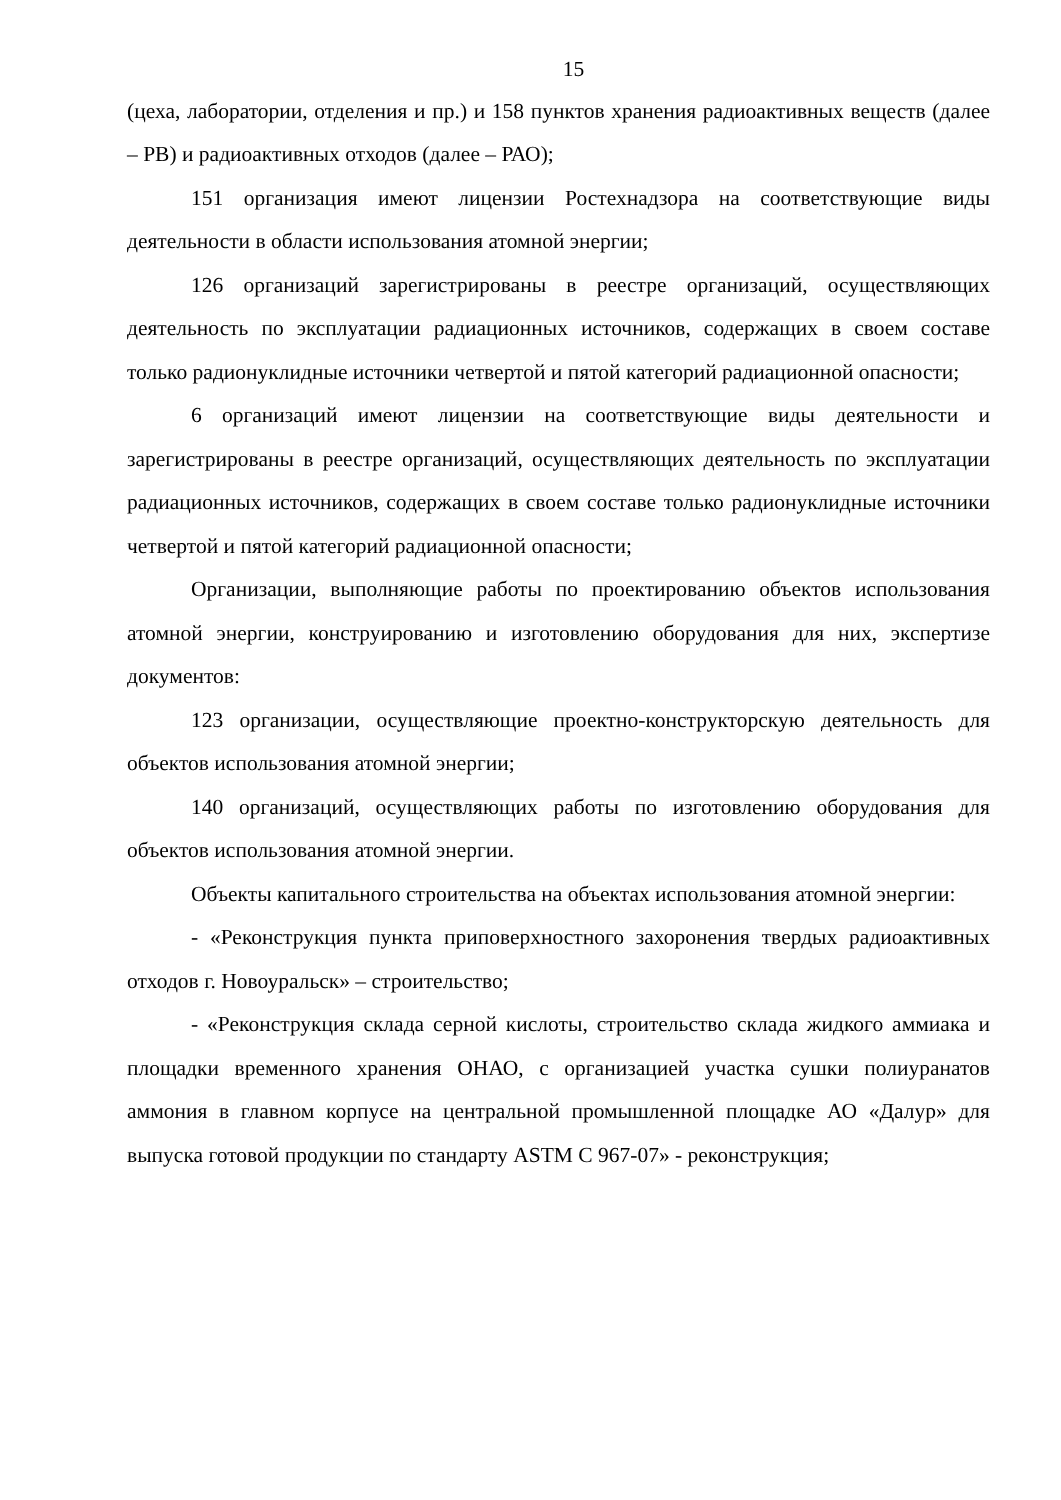15
(цеха, лаборатории, отделения и пр.) и 158 пунктов хранения радиоактивных веществ (далее – РВ) и радиоактивных отходов (далее – РАО);
151 организация имеют лицензии Ростехнадзора на соответствующие виды деятельности в области использования атомной энергии;
126 организаций зарегистрированы в реестре организаций, осуществляющих деятельность по эксплуатации радиационных источников, содержащих в своем составе только радионуклидные источники четвертой и пятой категорий радиационной опасности;
6 организаций имеют лицензии на соответствующие виды деятельности и зарегистрированы в реестре организаций, осуществляющих деятельность по эксплуатации радиационных источников, содержащих в своем составе только радионуклидные источники четвертой и пятой категорий радиационной опасности;
Организации, выполняющие работы по проектированию объектов использования атомной энергии, конструированию и изготовлению оборудования для них, экспертизе документов:
123 организации, осуществляющие проектно-конструкторскую деятельность для объектов использования атомной энергии;
140 организаций, осуществляющих работы по изготовлению оборудования для объектов использования атомной энергии.
Объекты капитального строительства на объектах использования атомной энергии:
- «Реконструкция пункта приповерхностного захоронения твердых радиоактивных отходов г. Новоуральск» – строительство;
- «Реконструкция склада серной кислоты, строительство склада жидкого аммиака и площадки временного хранения ОНАО, с организацией участка сушки полиуранатов аммония в главном корпусе на центральной промышленной площадке АО «Далур» для выпуска готовой продукции по стандарту ASTM C 967-07» - реконструкция;